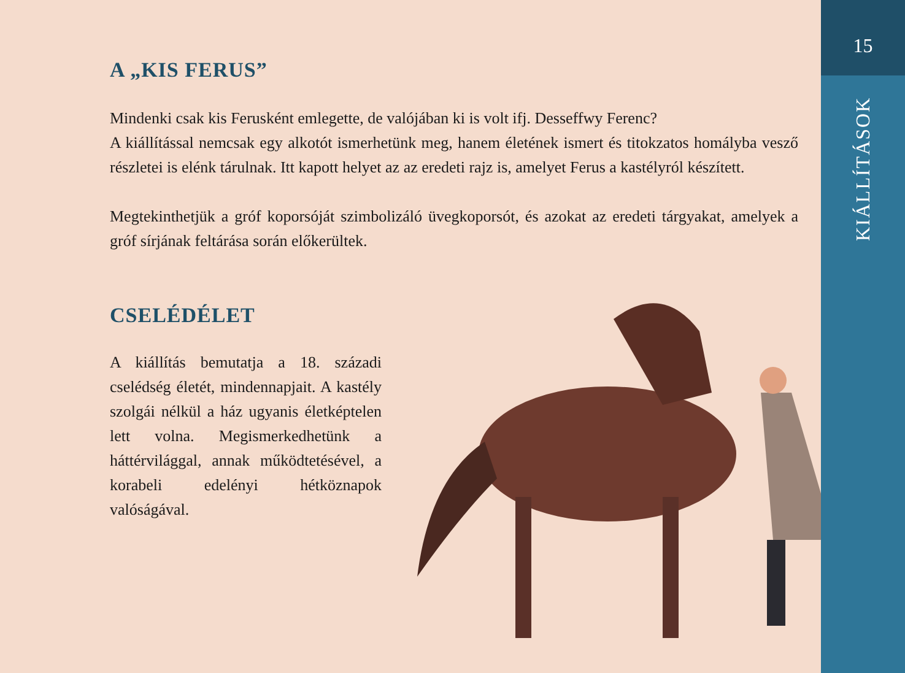A „KIS FERUS”
Mindenki csak kis Ferusként emlegette, de valójában ki is volt ifj. Desseffwy Ferenc?
A kiállítással nemcsak egy alkotót ismerhetünk meg, hanem életének ismert és titokzatos homályba vesző részletei is elénk tárulnak. Itt kapott helyet az az eredeti rajz is, amelyet Ferus a kastélyról készített.
Megtekinthetjük a gróf koporsóját szimbolizáló üvegkoporsót, és azokat az eredeti tárgyakat, amelyek a gróf sírjának feltárása során előkerültek.
CSELÉDÉLET
A kiállítás bemutatja a 18. századi cselédség életét, mindennapjait. A kastély szolgái nélkül a ház ugyanis életképtelen lett volna. Megismerkedhetünk a háttérvilággal, annak működtetésével, a korabeli edelényi hétköznapok valóságával.
15
KIÁLLÍTÁSOK